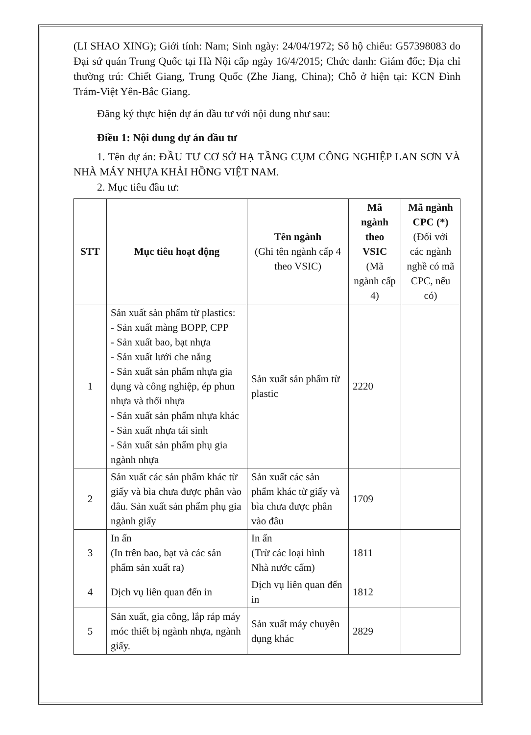(LI SHAO XING); Giới tính: Nam; Sinh ngày: 24/04/1972; Số hộ chiếu: G57398083 do Đại sứ quán Trung Quốc tại Hà Nội cấp ngày 16/4/2015; Chức danh: Giám đốc; Địa chỉ thường trú: Chiết Giang, Trung Quốc (Zhe Jiang, China); Chỗ ở hiện tại: KCN Đình Trám-Việt Yên-Bắc Giang.
Đăng ký thực hiện dự án đầu tư với nội dung như sau:
Điều 1: Nội dung dự án đầu tư
1. Tên dự án: ĐẦU TƯ CƠ SỞ HẠ TẦNG CỤM CÔNG NGHIỆP LAN SƠN VÀ NHÀ MÁY NHỰA KHẢI HỒNG VIỆT NAM.
2. Mục tiêu đầu tư:
| STT | Mục tiêu hoạt động | Tên ngành (Ghi tên ngành cấp 4 theo VSIC) | Mã ngành theo VSIC (Mã ngành cấp 4) | Mã ngành CPC (*) (Đối với các ngành nghề có mã CPC, nếu có) |
| --- | --- | --- | --- | --- |
| 1 | Sản xuất sản phẩm từ plastics: - Sản xuất màng BOPP, CPP - Sản xuất bao, bạt nhựa - Sản xuất lưới che nắng - Sản xuất sản phẩm nhựa gia dụng và công nghiệp, ép phun nhựa và thổi nhựa - Sản xuất sản phẩm nhựa khác - Sản xuất nhựa tái sinh - Sản xuất sản phẩm phụ gia ngành nhựa | Sản xuất sản phẩm từ plastic | 2220 | |
| 2 | Sản xuất các sản phẩm khác từ giấy và bìa chưa được phân vào đâu. Sản xuất sản phẩm phụ gia ngành giấy | Sản xuất các sản phẩm khác từ giấy và bìa chưa được phân vào đâu | 1709 | |
| 3 | In ấn (In trên bao, bạt và các sản phẩm sản xuất ra) | In ấn (Trừ các loại hình Nhà nước cấm) | 1811 | |
| 4 | Dịch vụ liên quan đến in | Dịch vụ liên quan đến in | 1812 | |
| 5 | Sản xuất, gia công, lắp ráp máy móc thiết bị ngành nhựa, ngành giấy. | Sản xuất máy chuyên dụng khác | 2829 | |